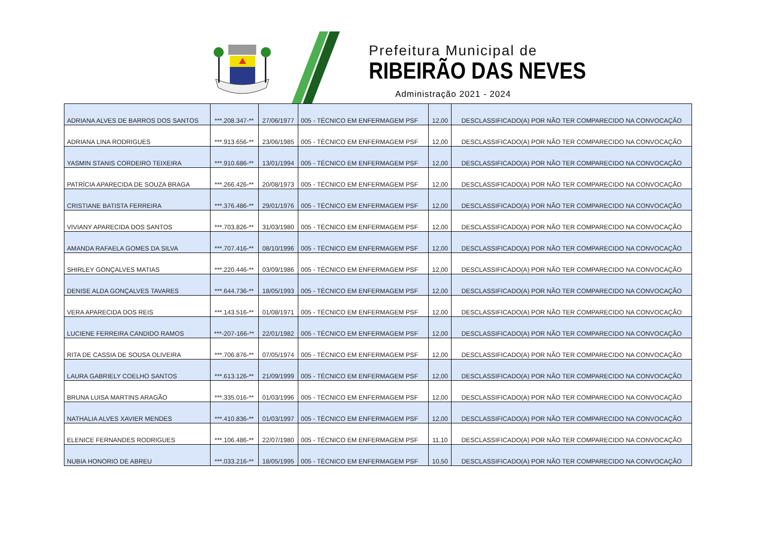Prefeitura Municipal de
RIBEIRÃO DAS NEVES
Administração 2021 - 2024
| ADRIANA ALVES DE BARROS DOS SANTOS | ***.208.347-** | 27/06/1977 | 005 - TÉCNICO EM ENFERMAGEM PSF | 12,00 | DESCLASSIFICADO(A) POR NÃO TER COMPARECIDO NA CONVOCAÇÃO |
| ADRIANA LINA RODRIGUES | ***.913.656-** | 23/06/1985 | 005 - TÉCNICO EM ENFERMAGEM PSF | 12,00 | DESCLASSIFICADO(A) POR NÃO TER COMPARECIDO NA CONVOCAÇÃO |
| YASMIN STANIS CORDEIRO TEIXEIRA | ***.910.686-** | 13/01/1994 | 005 - TÉCNICO EM ENFERMAGEM PSF | 12,00 | DESCLASSIFICADO(A) POR NÃO TER COMPARECIDO NA CONVOCAÇÃO |
| PATRÍCIA APARECIDA DE SOUZA BRAGA | ***.266.426-** | 20/08/1973 | 005 - TÉCNICO EM ENFERMAGEM PSF | 12,00 | DESCLASSIFICADO(A) POR NÃO TER COMPARECIDO NA CONVOCAÇÃO |
| CRISTIANE BATISTA FERREIRA | ***.376.486-** | 29/01/1976 | 005 - TÉCNICO EM ENFERMAGEM PSF | 12,00 | DESCLASSIFICADO(A) POR NÃO TER COMPARECIDO NA CONVOCAÇÃO |
| VIVIANY APARECIDA DOS SANTOS | ***.703.826-** | 31/03/1980 | 005 - TÉCNICO EM ENFERMAGEM PSF | 12,00 | DESCLASSIFICADO(A) POR NÃO TER COMPARECIDO NA CONVOCAÇÃO |
| AMANDA RAFAELA GOMES DA SILVA | ***.707.416-** | 08/10/1996 | 005 - TÉCNICO EM ENFERMAGEM PSF | 12,00 | DESCLASSIFICADO(A) POR NÃO TER COMPARECIDO NA CONVOCAÇÃO |
| SHIRLEY GONÇALVES MATIAS | ***.220.446-** | 03/09/1986 | 005 - TÉCNICO EM ENFERMAGEM PSF | 12,00 | DESCLASSIFICADO(A) POR NÃO TER COMPARECIDO NA CONVOCAÇÃO |
| DENISE ALDA GONÇALVES TAVARES | ***.644.736-** | 18/05/1993 | 005 - TÉCNICO EM ENFERMAGEM PSF | 12,00 | DESCLASSIFICADO(A) POR NÃO TER COMPARECIDO NA CONVOCAÇÃO |
| VERA APARECIDA DOS REIS | ***.143.516-** | 01/08/1971 | 005 - TÉCNICO EM ENFERMAGEM PSF | 12,00 | DESCLASSIFICADO(A) POR NÃO TER COMPARECIDO NA CONVOCAÇÃO |
| LUCIENE FERREIRA CANDIDO RAMOS | ***-207-166-** | 22/01/1982 | 005 - TÉCNICO EM ENFERMAGEM PSF | 12,00 | DESCLASSIFICADO(A) POR NÃO TER COMPARECIDO NA CONVOCAÇÃO |
| RITA DE CASSIA DE SOUSA OLIVEIRA | ***.706.876-** | 07/05/1974 | 005 - TÉCNICO EM ENFERMAGEM PSF | 12,00 | DESCLASSIFICADO(A) POR NÃO TER COMPARECIDO NA CONVOCAÇÃO |
| LAURA GABRIELY COELHO SANTOS | ***.613.126-** | 21/09/1999 | 005 - TÉCNICO EM ENFERMAGEM PSF | 12,00 | DESCLASSIFICADO(A) POR NÃO TER COMPARECIDO NA CONVOCAÇÃO |
| BRUNA LUISA MARTINS ARAGÃO | ***.335.016-** | 01/03/1996 | 005 - TÉCNICO EM ENFERMAGEM PSF | 12,00 | DESCLASSIFICADO(A) POR NÃO TER COMPARECIDO NA CONVOCAÇÃO |
| NATHALIA ALVES XAVIER MENDES | ***.410.836-** | 01/03/1997 | 005 - TÉCNICO EM ENFERMAGEM PSF | 12,00 | DESCLASSIFICADO(A) POR NÃO TER COMPARECIDO NA CONVOCAÇÃO |
| ELENICE FERNANDES RODRIGUES | ***.106.486-** | 22/07/1980 | 005 - TÉCNICO EM ENFERMAGEM PSF | 11,10 | DESCLASSIFICADO(A) POR NÃO TER COMPARECIDO NA CONVOCAÇÃO |
| NUBIA HONORIO DE ABREU | ***.033.216-** | 18/05/1995 | 005 - TÉCNICO EM ENFERMAGEM PSF | 10,50 | DESCLASSIFICADO(A) POR NÃO TER COMPARECIDO NA CONVOCAÇÃO |